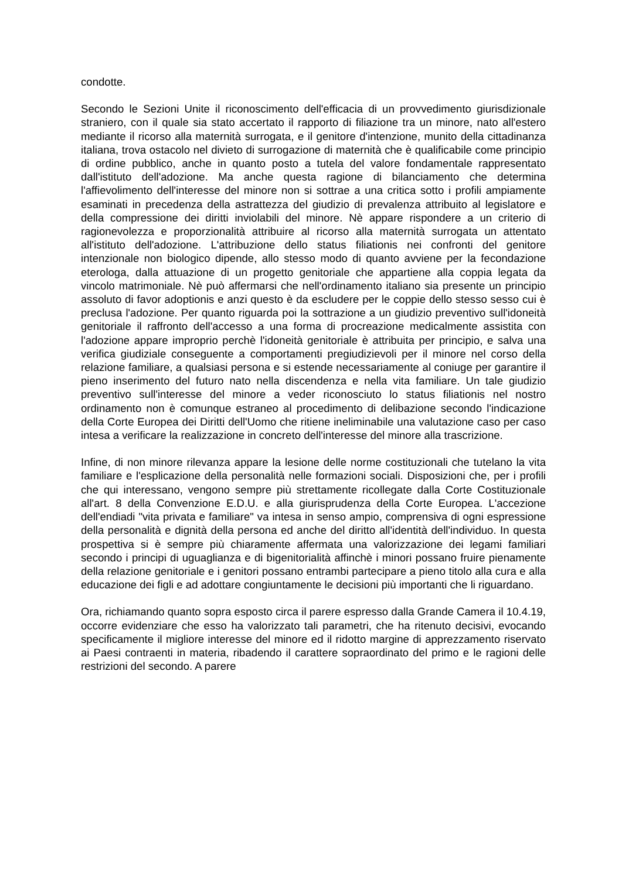condotte.
Secondo le Sezioni Unite il riconoscimento dell'efficacia di un provvedimento giurisdizionale straniero, con il quale sia stato accertato il rapporto di filiazione tra un minore, nato all'estero mediante il ricorso alla maternità surrogata, e il genitore d'intenzione, munito della cittadinanza italiana, trova ostacolo nel divieto di surrogazione di maternità che è qualificabile come principio di ordine pubblico, anche in quanto posto a tutela del valore fondamentale rappresentato dall'istituto dell'adozione. Ma anche questa ragione di bilanciamento che determina l'affievolimento dell'interesse del minore non si sottrae a una critica sotto i profili ampiamente esaminati in precedenza della astrattezza del giudizio di prevalenza attribuito al legislatore e della compressione dei diritti inviolabili del minore. Nè appare rispondere a un criterio di ragionevolezza e proporzionalità attribuire al ricorso alla maternità surrogata un attentato all'istituto dell'adozione. L'attribuzione dello status filiationis nei confronti del genitore intenzionale non biologico dipende, allo stesso modo di quanto avviene per la fecondazione eterologa, dalla attuazione di un progetto genitoriale che appartiene alla coppia legata da vincolo matrimoniale. Nè può affermarsi che nell'ordinamento italiano sia presente un principio assoluto di favor adoptionis e anzi questo è da escludere per le coppie dello stesso sesso cui è preclusa l'adozione. Per quanto riguarda poi la sottrazione a un giudizio preventivo sull'idoneità genitoriale il raffronto dell'accesso a una forma di procreazione medicalmente assistita con l'adozione appare improprio perchè l'idoneità genitoriale è attribuita per principio, e salva una verifica giudiziale conseguente a comportamenti pregiudizievoli per il minore nel corso della relazione familiare, a qualsiasi persona e si estende necessariamente al coniuge per garantire il pieno inserimento del futuro nato nella discendenza e nella vita familiare. Un tale giudizio preventivo sull'interesse del minore a veder riconosciuto lo status filiationis nel nostro ordinamento non è comunque estraneo al procedimento di delibazione secondo l'indicazione della Corte Europea dei Diritti dell'Uomo che ritiene ineliminabile una valutazione caso per caso intesa a verificare la realizzazione in concreto dell'interesse del minore alla trascrizione.
Infine, di non minore rilevanza appare la lesione delle norme costituzionali che tutelano la vita familiare e l'esplicazione della personalità nelle formazioni sociali. Disposizioni che, per i profili che qui interessano, vengono sempre più strettamente ricollegate dalla Corte Costituzionale all'art. 8 della Convenzione E.D.U. e alla giurisprudenza della Corte Europea. L'accezione dell'endiadi "vita privata e familiare" va intesa in senso ampio, comprensiva di ogni espressione della personalità e dignità della persona ed anche del diritto all'identità dell'individuo. In questa prospettiva si è sempre più chiaramente affermata una valorizzazione dei legami familiari secondo i principi di uguaglianza e di bigenitorialità affinchè i minori possano fruire pienamente della relazione genitoriale e i genitori possano entrambi partecipare a pieno titolo alla cura e alla educazione dei figli e ad adottare congiuntamente le decisioni più importanti che li riguardano.
Ora, richiamando quanto sopra esposto circa il parere espresso dalla Grande Camera il 10.4.19, occorre evidenziare che esso ha valorizzato tali parametri, che ha ritenuto decisivi, evocando specificamente il migliore interesse del minore ed il ridotto margine di apprezzamento riservato ai Paesi contraenti in materia, ribadendo il carattere sopraordinato del primo e le ragioni delle restrizioni del secondo. A parere